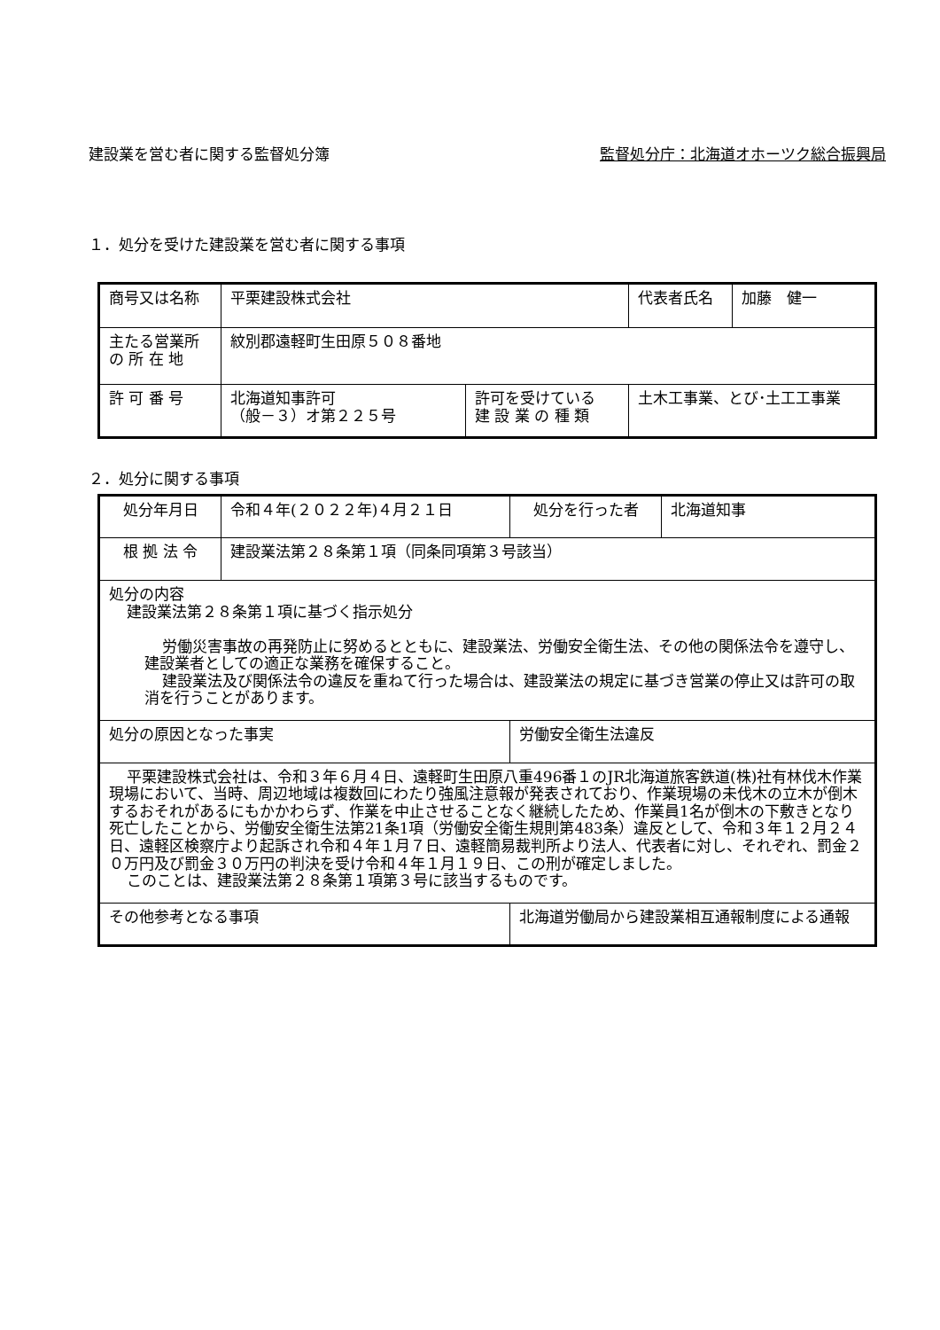建設業を営む者に関する監督処分簿 監督処分庁：北海道オホーツク総合振興局
１．処分を受けた建設業を営む者に関する事項
| 商号又は名称 | 平栗建設株式会社 | | 代表者氏名 | 加藤 健一 |
| 主たる営業所 の 所 在 地 | 紋別郡遠軽町生田原５０８番地 | | | |
| 許 可 番 号 | 北海道知事許可 （般－３）オ第２２５号 | 許可を受けている 建 設 業 の 種 類 | 土木工事業、とび･土工工事業 | |
２．処分に関する事項
| 処分年月日 | 令和４年(２０２２年)４月２１日 | | 処分を行った者 | 北海道知事 |
| 根 拠 法 令 | 建設業法第２８条第１項（同条同項第３号該当） | | | |
| 処分の内容 建設業法第２８条第１項に基づく指示処分 労働災害事故の再発防止に努めるとともに、建設業法、労働安全衛生法、その他の関係法令を遵守し、建設業者としての適正な業務を確保すること。 建設業法及び関係法令の違反を重ねて行った場合は、建設業法の規定に基づき営業の停止又は許可の取消を行うことがあります。 | | | | |
| 処分の原因となった事実 | | 労働安全衛生法違反 | | |
| 平栗建設株式会社は、令和３年６月４日、遠軽町生田原八重496番１のJR北海道旅客鉄道(株)社有林伐木作業現場において、当時、周辺地域は複数回にわたり強風注意報が発表されており、作業現場の未伐木の立木が倒木するおそれがあるにもかかわらず、作業を中止させることなく継続したため、作業員1名が倒木の下敷きとなり死亡したことから、労働安全衛生法第21条1項（労働安全衛生規則第483条）違反として、令和３年１２月２４日、遠軽区検察庁より起訴され令和４年１月７日、遠軽簡易裁判所より法人、代表者に対し、それぞれ、罰金２０万円及び罰金３０万円の判決を受け令和４年１月１９日、この刑が確定しました。 このことは、建設業法第２８条第１項第３号に該当するものです。 | | | | |
| その他参考となる事項 | | 北海道労働局から建設業相互通報制度による通報 | | |